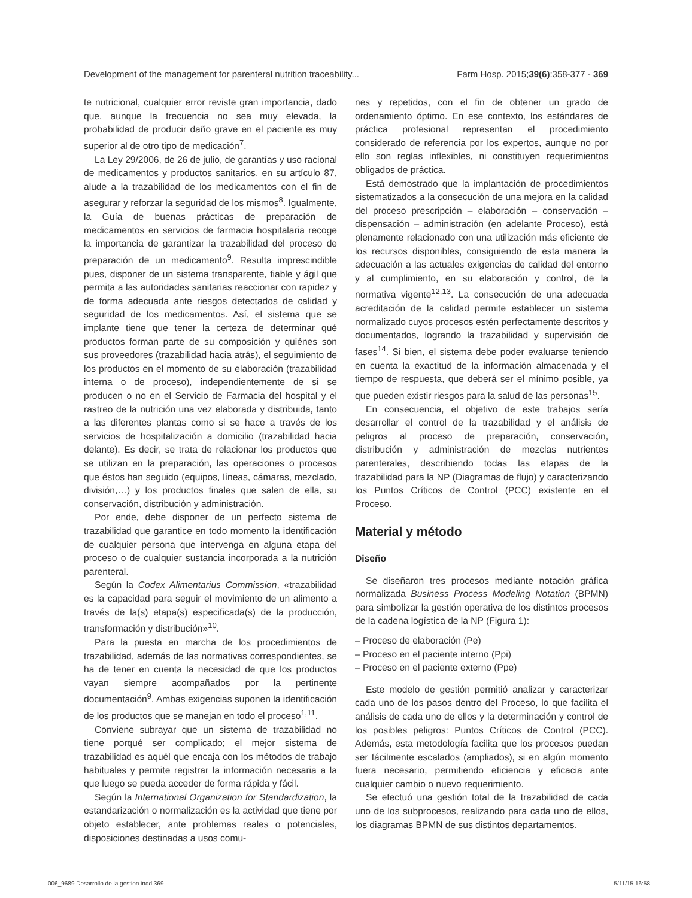Development of the management for parenteral nutrition traceability... Farm Hosp. 2015;39(6):358-377 - 369
te nutricional, cualquier error reviste gran importancia, dado que, aunque la frecuencia no sea muy elevada, la probabilidad de producir daño grave en el paciente es muy superior al de otro tipo de medicación<sup>7</sup>.
La Ley 29/2006, de 26 de julio, de garantías y uso racional de medicamentos y productos sanitarios, en su artículo 87, alude a la trazabilidad de los medicamentos con el fin de asegurar y reforzar la seguridad de los mismos<sup>8</sup>. Igualmente, la Guía de buenas prácticas de preparación de medicamentos en servicios de farmacia hospitalaria recoge la importancia de garantizar la trazabilidad del proceso de preparación de un medicamento<sup>9</sup>. Resulta imprescindible pues, disponer de un sistema transparente, fiable y ágil que permita a las autoridades sanitarias reaccionar con rapidez y de forma adecuada ante riesgos detectados de calidad y seguridad de los medicamentos. Así, el sistema que se implante tiene que tener la certeza de determinar qué productos forman parte de su composición y quiénes son sus proveedores (trazabilidad hacia atrás), el seguimiento de los productos en el momento de su elaboración (trazabilidad interna o de proceso), independientemente de si se producen o no en el Servicio de Farmacia del hospital y el rastreo de la nutrición una vez elaborada y distribuida, tanto a las diferentes plantas como si se hace a través de los servicios de hospitalización a domicilio (trazabilidad hacia delante). Es decir, se trata de relacionar los productos que se utilizan en la preparación, las operaciones o procesos que éstos han seguido (equipos, líneas, cámaras, mezclado, división,…) y los productos finales que salen de ella, su conservación, distribución y administración.
Por ende, debe disponer de un perfecto sistema de trazabilidad que garantice en todo momento la identificación de cualquier persona que intervenga en alguna etapa del proceso o de cualquier sustancia incorporada a la nutrición parenteral.
Según la Codex Alimentarius Commission, «trazabilidad es la capacidad para seguir el movimiento de un alimento a través de la(s) etapa(s) especificada(s) de la producción, transformación y distribución»<sup>10</sup>.
Para la puesta en marcha de los procedimientos de trazabilidad, además de las normativas correspondientes, se ha de tener en cuenta la necesidad de que los productos vayan siempre acompañados por la pertinente documentación<sup>9</sup>. Ambas exigencias suponen la identificación de los productos que se manejan en todo el proceso<sup>1,11</sup>.
Conviene subrayar que un sistema de trazabilidad no tiene porqué ser complicado; el mejor sistema de trazabilidad es aquél que encaja con los métodos de trabajo habituales y permite registrar la información necesaria a la que luego se pueda acceder de forma rápida y fácil.
Según la International Organization for Standardization, la estandarización o normalización es la actividad que tiene por objeto establecer, ante problemas reales o potenciales, disposiciones destinadas a usos comu-
nes y repetidos, con el fin de obtener un grado de ordenamiento óptimo. En ese contexto, los estándares de práctica profesional representan el procedimiento considerado de referencia por los expertos, aunque no por ello son reglas inflexibles, ni constituyen requerimientos obligados de práctica.
Está demostrado que la implantación de procedimientos sistematizados a la consecución de una mejora en la calidad del proceso prescripción – elaboración – conservación – dispensación – administración (en adelante Proceso), está plenamente relacionado con una utilización más eficiente de los recursos disponibles, consiguiendo de esta manera la adecuación a las actuales exigencias de calidad del entorno y al cumplimiento, en su elaboración y control, de la normativa vigente<sup>12,13</sup>. La consecución de una adecuada acreditación de la calidad permite establecer un sistema normalizado cuyos procesos estén perfectamente descritos y documentados, logrando la trazabilidad y supervisión de fases<sup>14</sup>. Si bien, el sistema debe poder evaluarse teniendo en cuenta la exactitud de la información almacenada y el tiempo de respuesta, que deberá ser el mínimo posible, ya que pueden existir riesgos para la salud de las personas<sup>15</sup>.
En consecuencia, el objetivo de este trabajos sería desarrollar el control de la trazabilidad y el análisis de peligros al proceso de preparación, conservación, distribución y administración de mezclas nutrientes parenterales, describiendo todas las etapas de la trazabilidad para la NP (Diagramas de flujo) y caracterizando los Puntos Críticos de Control (PCC) existente en el Proceso.
Material y método
Diseño
Se diseñaron tres procesos mediante notación gráfica normalizada Business Process Modeling Notation (BPMN) para simbolizar la gestión operativa de los distintos procesos de la cadena logística de la NP (Figura 1):
– Proceso de elaboración (Pe)
– Proceso en el paciente interno (Ppi)
– Proceso en el paciente externo (Ppe)
Este modelo de gestión permitió analizar y caracterizar cada uno de los pasos dentro del Proceso, lo que facilita el análisis de cada uno de ellos y la determinación y control de los posibles peligros: Puntos Críticos de Control (PCC). Además, esta metodología facilita que los procesos puedan ser fácilmente escalados (ampliados), si en algún momento fuera necesario, permitiendo eficiencia y eficacia ante cualquier cambio o nuevo requerimiento.
Se efectuó una gestión total de la trazabilidad de cada uno de los subprocesos, realizando para cada uno de ellos, los diagramas BPMN de sus distintos departamentos.
006_9689 Desarrollo de la gestion.indd 369 5/11/15 16:58